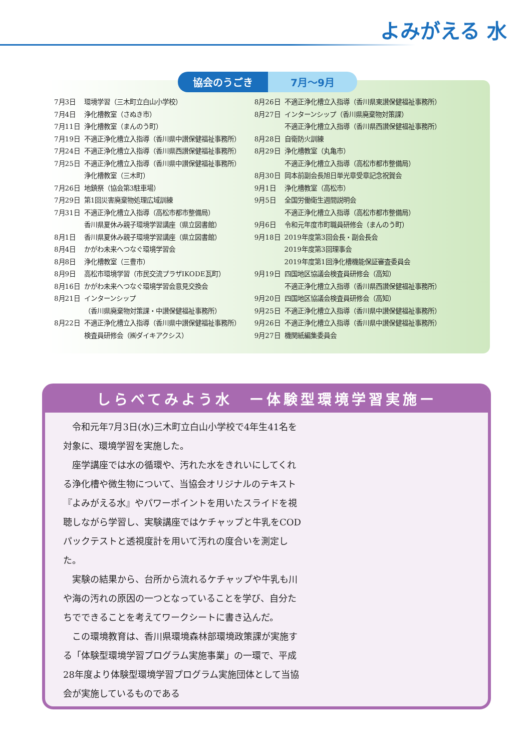よみがえる 水
協会のうごき 7月〜9月
| 7月3日 | 環境学習（三木町立白山小学校） |
| 7月4日 | 浄化槽教室（さぬき市） |
| 7月11日 | 浄化槽教室（まんのう町） |
| 7月19日 | 不適正浄化槽立入指導（香川県中讃保健福祉事務所） |
| 7月24日 | 不適正浄化槽立入指導（香川県西讃保健福祉事務所） |
| 7月25日 | 不適正浄化槽立入指導（香川県中讃保健福祉事務所） |
| | 浄化槽教室（三木町） |
| 7月26日 | 地鎮祭（協会第3駐車場） |
| 7月29日 | 第1回災害廃棄物処理広域訓練 |
| 7月31日 | 不適正浄化槽立入指導（高松市都市整備局） |
| | 香川県夏休み親子環境学習講座（県立図書館） |
| 8月1日 | 香川県夏休み親子環境学習講座（県立図書館） |
| 8月4日 | かがわ未来へつなぐ環境学習会 |
| 8月8日 | 浄化槽教室（三豊市） |
| 8月9日 | 高松市環境学習（市民交流プラザIKODE瓦町） |
| 8月16日 | かがわ未来へつなぐ環境学習会意見交換会 |
| 8月21日 | インターンシップ |
| | （香川県廃棄物対策課・中讃保健福祉事務所） |
| 8月22日 | 不適正浄化槽立入指導（香川県中讃保健福祉事務所） |
| | 検査員研修会（㈱ダイキアクシス） |
| 8月26日 | 不適正浄化槽立入指導（香川県東讃保健福祉事務所） |
| 8月27日 | インターンシップ（香川県廃棄物対策課） |
| | 不適正浄化槽立入指導（香川県西讃保健福祉事務所） |
| 8月28日 | 自衛防火訓練 |
| 8月29日 | 浄化槽教室（丸亀市） |
| | 不適正浄化槽立入指導（高松市都市整備局） |
| 8月30日 | 岡本前副会長旭日単光章受章記念祝賀会 |
| 9月1日 | 浄化槽教室（高松市） |
| 9月5日 | 全国労働衛生週間説明会 |
| | 不適正浄化槽立入指導（高松市都市整備局） |
| 9月6日 | 令和元年度市町職員研修会（まんのう町） |
| 9月18日 | 2019年度第3回会長・副会長会 |
| | 2019年度第3回理事会 |
| | 2019年度第1回浄化槽機能保証審査委員会 |
| 9月19日 | 四国地区協議会検査員研修会（高知） |
| | 不適正浄化槽立入指導（香川県西讃保健福祉事務所） |
| 9月20日 | 四国地区協議会検査員研修会（高知） |
| 9月25日 | 不適正浄化槽立入指導（香川県中讃保健福祉事務所） |
| 9月26日 | 不適正浄化槽立入指導（香川県中讃保健福祉事務所） |
| 9月27日 | 機関紙編集委員会 |
しらべてみよう水　ー体験型環境学習実施ー
令和元年7月3日(水)三木町立白山小学校で4年生41名を対象に、環境学習を実施した。
座学講座では水の循環や、汚れた水をきれいにしてくれる浄化槽や微生物について、当協会オリジナルのテキスト『よみがえる水』やパワーポイントを用いたスライドを視聴しながら学習し、実験講座ではケチャップと牛乳をCODパックテストと透視度計を用いて汚れの度合いを測定した。
実験の結果から、台所から流れるケチャップや牛乳も川や海の汚れの原因の一つとなっていることを学び、自分たちでできることを考えてワークシートに書き込んだ。
この環境教育は、香川県環境森林部環境政策課が実施する「体験型環境学習プログラム実施事業」の一環で、平成28年度より体験型環境学習プログラム実施団体として当協会が実施しているものである